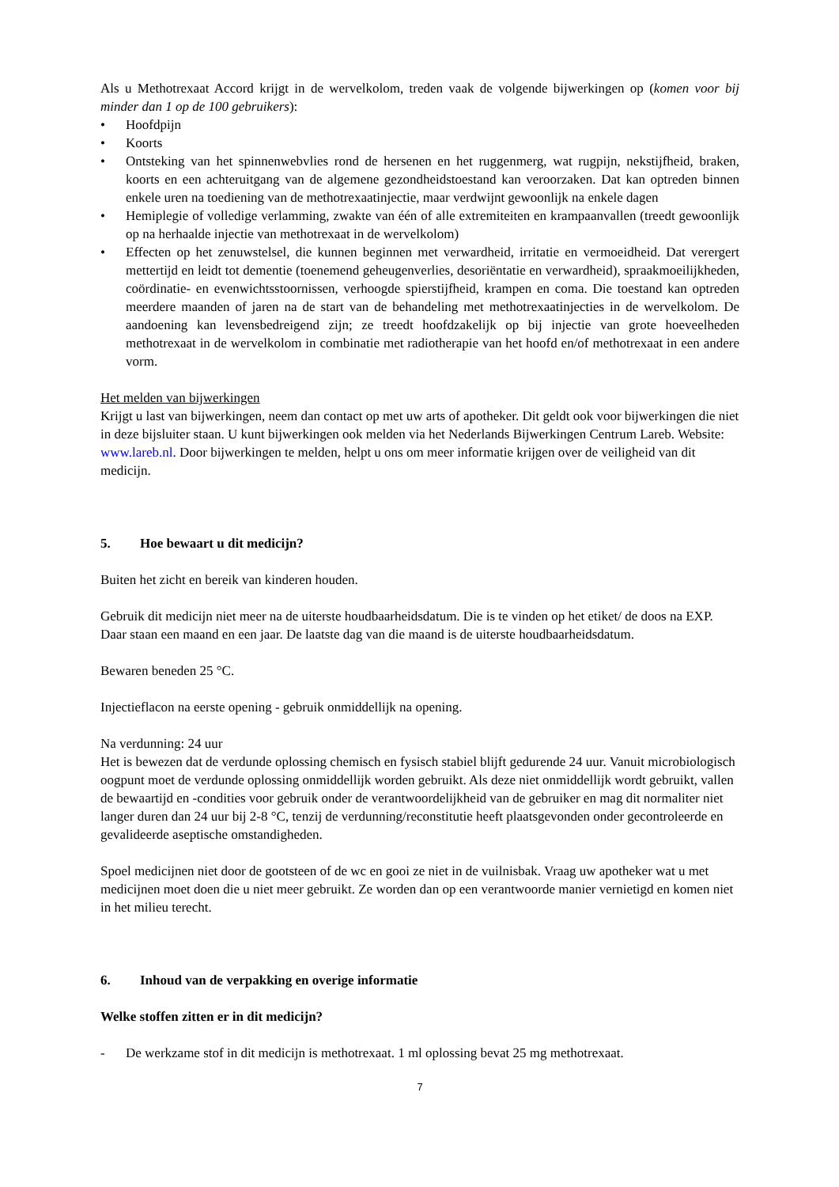Als u Methotrexaat Accord krijgt in de wervelkolom, treden vaak de volgende bijwerkingen op (komen voor bij minder dan 1 op de 100 gebruikers):
• Hoofdpijn
• Koorts
• Ontsteking van het spinnenwebvlies rond de hersenen en het ruggenmerg, wat rugpijn, nekstijfheid, braken, koorts en een achteruitgang van de algemene gezondheidstoestand kan veroorzaken. Dat kan optreden binnen enkele uren na toediening van de methotrexaatinjectie, maar verdwijnt gewoonlijk na enkele dagen
• Hemiplegie of volledige verlamming, zwakte van één of alle extremiteiten en krampaanvallen (treedt gewoonlijk op na herhaalde injectie van methotrexaat in de wervelkolom)
• Effecten op het zenuwstelsel, die kunnen beginnen met verwardheid, irritatie en vermoeidheid. Dat verergert mettertijd en leidt tot dementie (toenemend geheugenverlies, desoriëntatie en verwardheid), spraakmoeilijkheden, coördinatie- en evenwichtsstoornissen, verhoogde spierstijfheid, krampen en coma. Die toestand kan optreden meerdere maanden of jaren na de start van de behandeling met methotrexaatinjecties in de wervelkolom. De aandoening kan levensbedreigend zijn; ze treedt hoofdzakelijk op bij injectie van grote hoeveelheden methotrexaat in de wervelkolom in combinatie met radiotherapie van het hoofd en/of methotrexaat in een andere vorm.
Het melden van bijwerkingen
Krijgt u last van bijwerkingen, neem dan contact op met uw arts of apotheker. Dit geldt ook voor bijwerkingen die niet in deze bijsluiter staan. U kunt bijwerkingen ook melden via het Nederlands Bijwerkingen Centrum Lareb. Website: www.lareb.nl. Door bijwerkingen te melden, helpt u ons om meer informatie krijgen over de veiligheid van dit medicijn.
5. Hoe bewaart u dit medicijn?
Buiten het zicht en bereik van kinderen houden.
Gebruik dit medicijn niet meer na de uiterste houdbaarheidsdatum. Die is te vinden op het etiket/ de doos na EXP. Daar staan een maand en een jaar. De laatste dag van die maand is de uiterste houdbaarheidsdatum.
Bewaren beneden 25 °C.
Injectieflacon na eerste opening - gebruik onmiddellijk na opening.
Na verdunning: 24 uur
Het is bewezen dat de verdunde oplossing chemisch en fysisch stabiel blijft gedurende 24 uur. Vanuit microbiologisch oogpunt moet de verdunde oplossing onmiddellijk worden gebruikt. Als deze niet onmiddellijk wordt gebruikt, vallen de bewaartijd en -condities voor gebruik onder de verantwoordelijkheid van de gebruiker en mag dit normaliter niet langer duren dan 24 uur bij 2-8 °C, tenzij de verdunning/reconstitutie heeft plaatsgevonden onder gecontroleerde en gevalideerde aseptische omstandigheden.
Spoel medicijnen niet door de gootsteen of de wc en gooi ze niet in de vuilnisbak. Vraag uw apotheker wat u met medicijnen moet doen die u niet meer gebruikt. Ze worden dan op een verantwoorde manier vernietigd en komen niet in het milieu terecht.
6. Inhoud van de verpakking en overige informatie
Welke stoffen zitten er in dit medicijn?
- De werkzame stof in dit medicijn is methotrexaat. 1 ml oplossing bevat 25 mg methotrexaat.
7